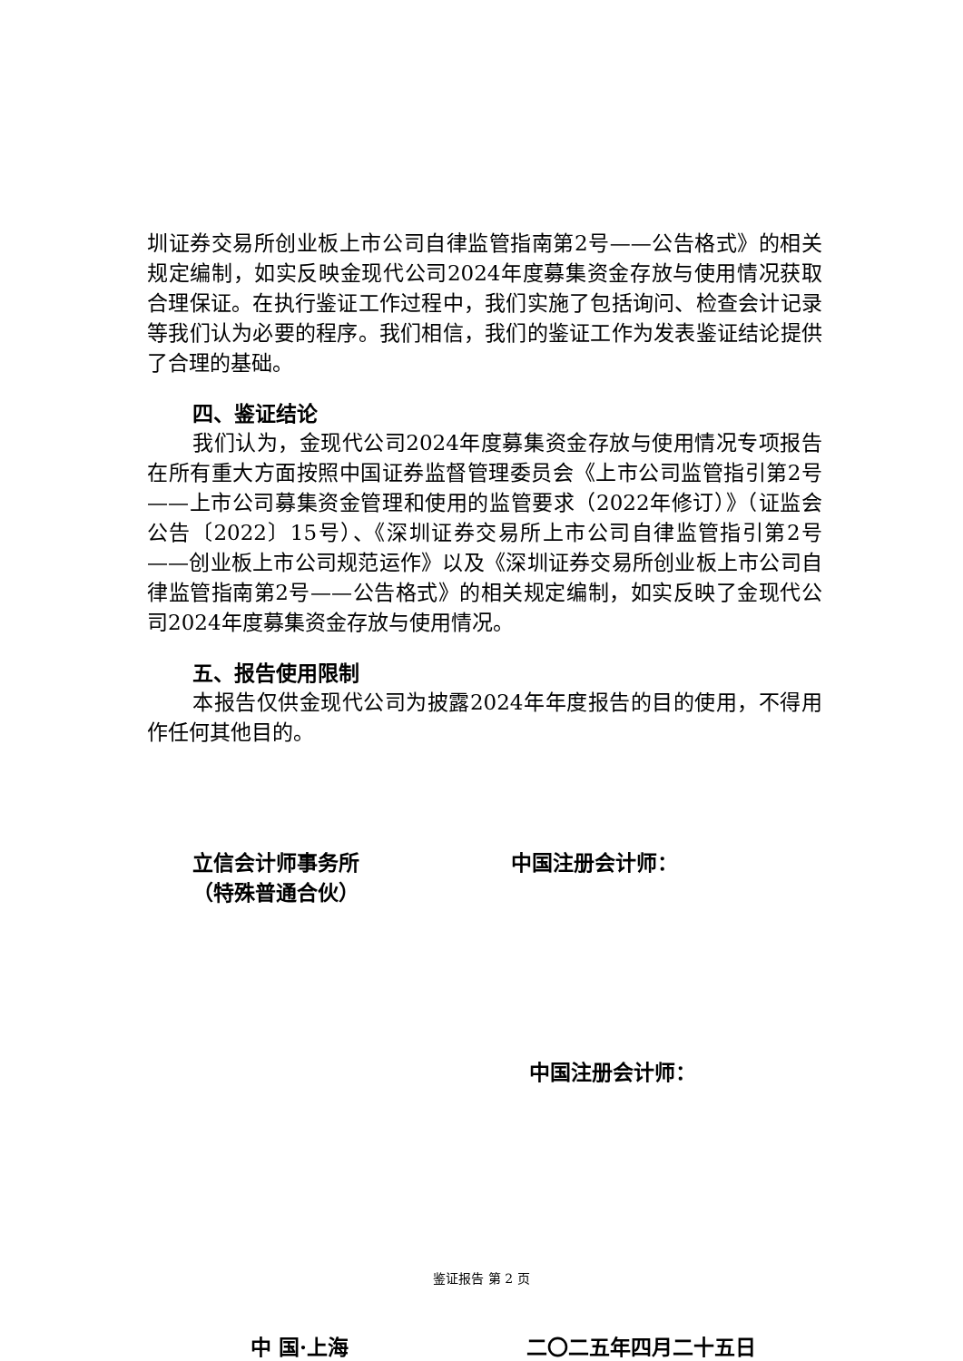圳证券交易所创业板上市公司自律监管指南第2号——公告格式》的相关规定编制，如实反映金现代公司2024年度募集资金存放与使用情况获取合理保证。在执行鉴证工作过程中，我们实施了包括询问、检查会计记录等我们认为必要的程序。我们相信，我们的鉴证工作为发表鉴证结论提供了合理的基础。
四、鉴证结论
我们认为，金现代公司2024年度募集资金存放与使用情况专项报告在所有重大方面按照中国证券监督管理委员会《上市公司监管指引第2号——上市公司募集资金管理和使用的监管要求（2022年修订）》（证监会公告〔2022〕15号）、《深圳证券交易所上市公司自律监管指引第2号——创业板上市公司规范运作》以及《深圳证券交易所创业板上市公司自律监管指南第2号——公告格式》的相关规定编制，如实反映了金现代公司2024年度募集资金存放与使用情况。
五、报告使用限制
本报告仅供金现代公司为披露2024年年度报告的目的使用，不得用作任何其他目的。
立信会计师事务所
（特殊普通合伙）
中国注册会计师：
中国注册会计师：
中 国·上海 二〇二五年四月二十五日
鉴证报告 第 2 页